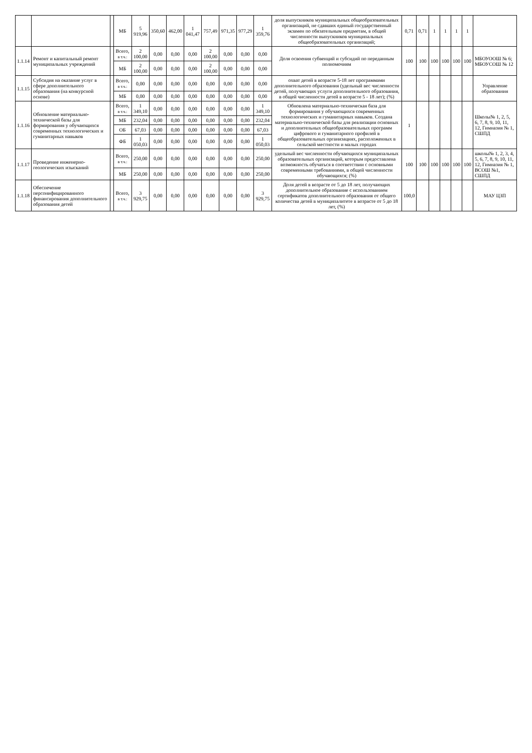| | | | МБ | 5 919,96 | 350,60 | 462,00 | 1 041,47 | 757,49 | 971,35 | 977,29 | 1 359,76 | доля выпускников муниципальных общеобразовательных организаций, не сдавших единый государственный экзамен по обязательным предметам, в общей численности выпускников муниципальных общеобразовательных организаций; | 0,71 | 0,71 | 1 | 1 | 1 | 1 | |
| 1.1.14 | Ремонт и капитальный ремонт муниципальных учреждений | | Всего, в т.ч.: | 2 100,00 | 0,00 | 0,00 | 0,00 | 2 100,00 | 0,00 | 0,00 | 0,00 | Доля освоения субвенций и субсидий по переданным полномочиям | 100 | 100 | 100 | 100 | 100 | 100 | МБОУООШ № 6; МБОУСОШ № 12 |
| | | | МБ | 2 100,00 | 0,00 | 0,00 | 0,00 | 2 100,00 | 0,00 | 0,00 | 0,00 | | | | | | | | |
| 1.1.15 | Субсидия на оказание услуг в сфере дополнительного образования (на конкурсной основе) | | Всего, в т.ч.: | 0,00 | 0,00 | 0,00 | 0,00 | 0,00 | 0,00 | 0,00 | 0,00 | охват детей в возрасте 5-18 лет программами дополнительного образования (удельный вес численности детей, получающих услуги дополнительного образования, в общей численности детей в возрасте 5 - 18 лет); (%) | | | | | | | Управление образования |
| | | | МБ | 0,00 | 0,00 | 0,00 | 0,00 | 0,00 | 0,00 | 0,00 | 0,00 | | | | | | | | |
| 1.1.16 | Обновление материально-технической базы для формирования у обучающихся современных технологических и гуманитарных навыков | | Всего, в т.ч.: | 1 349,10 | 0,00 | 0,00 | 0,00 | 0,00 | 0,00 | 0,00 | 1 349,10 | Обновлена материально-техническая база для формирования у обучающихся современных технологических и гуманитарных навыков. Создана материально-технической базы для реализации основных и дополнительных общеобразовательных программ цифрового и гуманитарного профилей в общеобразовательных организациях, расположенных в сельской местности и малых городах | 1 | | | | | | Школы№ 1, 2, 5, 6, 7, 8, 9, 10, 11, 12, Гимназия № 1, СШПД |
| | | | МБ | 232,04 | 0,00 | 0,00 | 0,00 | 0,00 | 0,00 | 0,00 | 232,04 | | | | | | | | |
| | | | ОБ | 67,03 | 0,00 | 0,00 | 0,00 | 0,00 | 0,00 | 0,00 | 67,03 | | | | | | | | |
| | | | ФБ | 1 050,03 | 0,00 | 0,00 | 0,00 | 0,00 | 0,00 | 0,00 | 1 050,03 | | | | | | | | |
| 1.1.17 | Проведение инженерно-геологических изысканий | | Всего, в т.ч.: | 250,00 | 0,00 | 0,00 | 0,00 | 0,00 | 0,00 | 0,00 | 250,00 | удельный вес численности обучающихся муниципальных образовательных организаций, которым предоставлена возможность обучаться в соответствии с основными современными требованиями, в общей численности обучающихся; (%) | 100 | 100 | 100 | 100 | 100 | 100 | школы№ 1, 2, 3, 4, 5, 6, 7, 8, 9, 10, 11, 12, Гимназия № 1, ВСОШ №1, СШПД |
| | | | МБ | 250,00 | 0,00 | 0,00 | 0,00 | 0,00 | 0,00 | 0,00 | 250,00 | | | | | | | | |
| 1.1.18 | Обеспечение персонифицированного финансирования дополнительного образования детей | | Всего, в т.ч.: | 3 929,75 | 0,00 | 0,00 | 0,00 | 0,00 | 0,00 | 0,00 | 3 929,75 | Доля детей в возрасте от 5 до 18 лет, получающих дополнительное образование с использованием сертификатов дополнительного образования от общего количества детей в муниципалитете в возрасте от 5 до 18 лет, (%) | 100,0 | | | | | | МАУ ЦЗП |